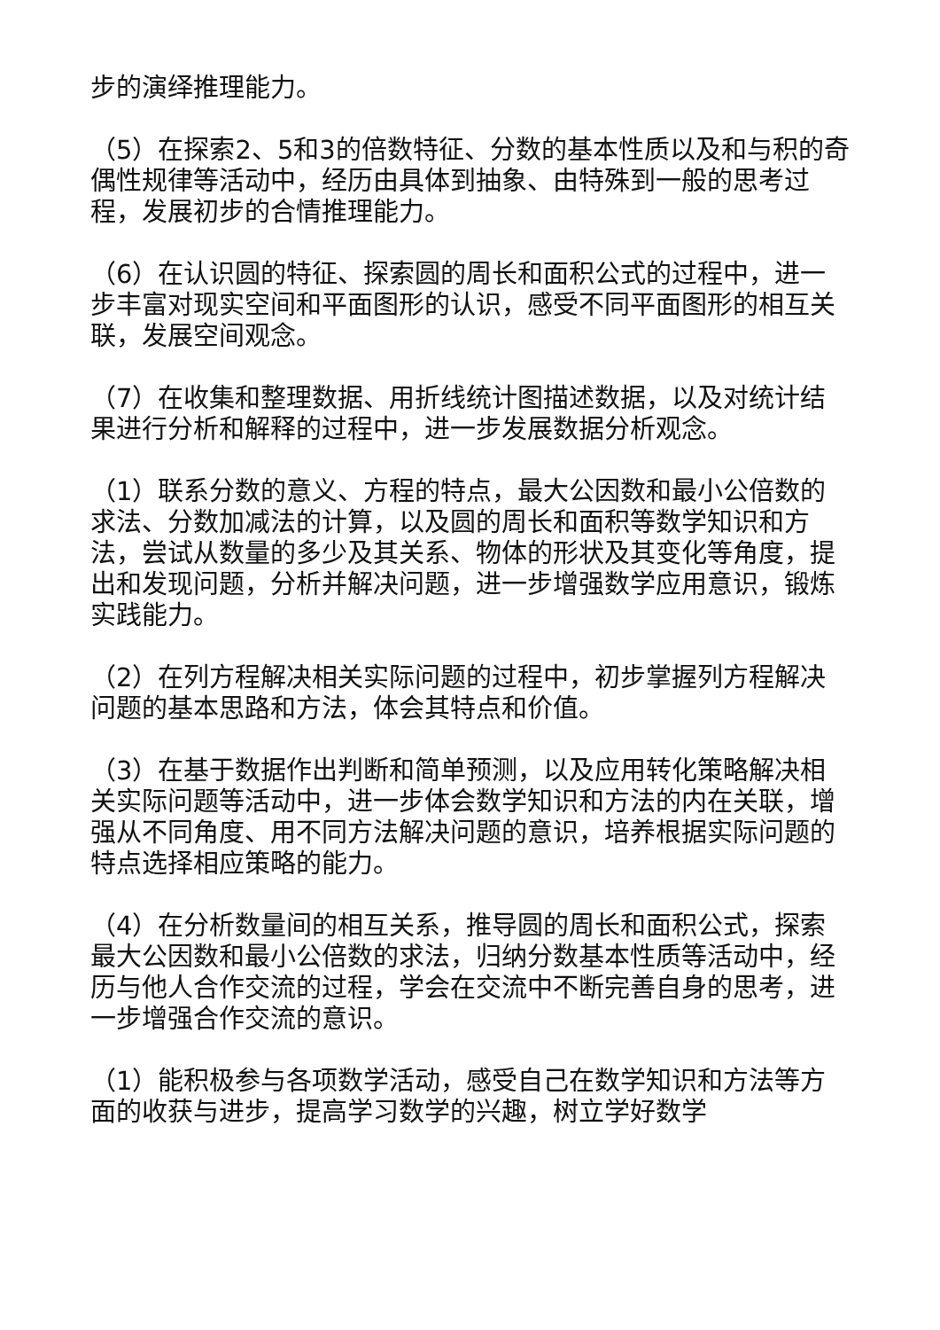步的演绎推理能力。
（5）在探索2、5和3的倍数特征、分数的基本性质以及和与积的奇偶性规律等活动中，经历由具体到抽象、由特殊到一般的思考过程，发展初步的合情推理能力。
（6）在认识圆的特征、探索圆的周长和面积公式的过程中，进一步丰富对现实空间和平面图形的认识，感受不同平面图形的相互关联，发展空间观念。
（7）在收集和整理数据、用折线统计图描述数据，以及对统计结果进行分析和解释的过程中，进一步发展数据分析观念。
（1）联系分数的意义、方程的特点，最大公因数和最小公倍数的求法、分数加减法的计算，以及圆的周长和面积等数学知识和方法，尝试从数量的多少及其关系、物体的形状及其变化等角度，提出和发现问题，分析并解决问题，进一步增强数学应用意识，锻炼实践能力。
（2）在列方程解决相关实际问题的过程中，初步掌握列方程解决问题的基本思路和方法，体会其特点和价值。
（3）在基于数据作出判断和简单预测，以及应用转化策略解决相关实际问题等活动中，进一步体会数学知识和方法的内在关联，增强从不同角度、用不同方法解决问题的意识，培养根据实际问题的特点选择相应策略的能力。
（4）在分析数量间的相互关系，推导圆的周长和面积公式，探索最大公因数和最小公倍数的求法，归纳分数基本性质等活动中，经历与他人合作交流的过程，学会在交流中不断完善自身的思考，进一步增强合作交流的意识。
（1）能积极参与各项数学活动，感受自己在数学知识和方法等方面的收获与进步，提高学习数学的兴趣，树立学好数学